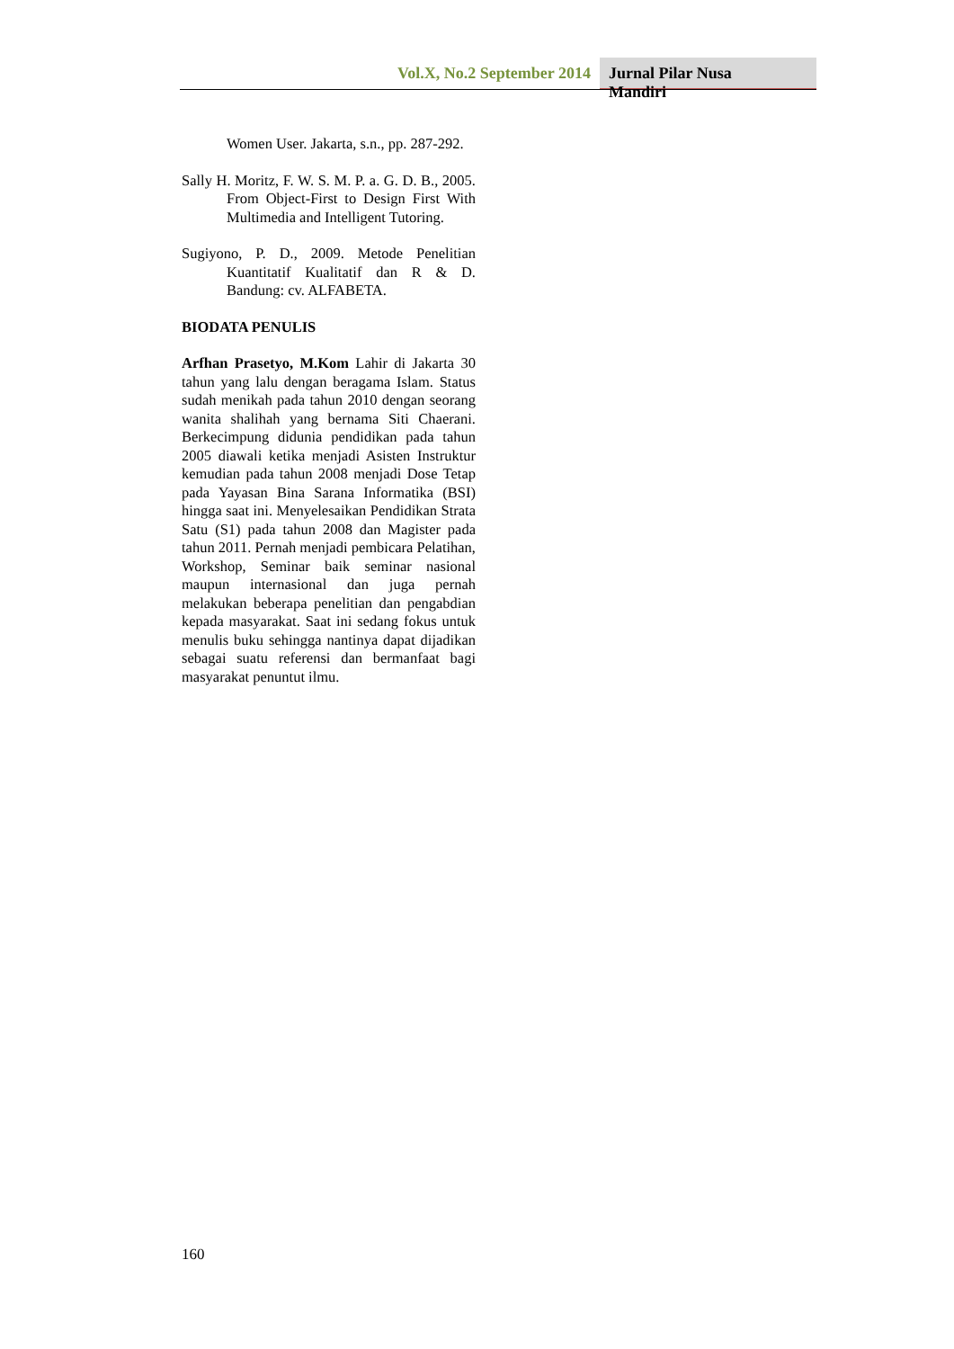Vol.X, No.2 September 2014 Jurnal Pilar Nusa Mandiri
Women User. Jakarta, s.n., pp. 287-292.
Sally H. Moritz, F. W. S. M. P. a. G. D. B., 2005. From Object-First to Design First With Multimedia and Intelligent Tutoring.
Sugiyono, P. D., 2009. Metode Penelitian Kuantitatif Kualitatif dan R & D. Bandung: cv. ALFABETA.
BIODATA PENULIS
Arfhan Prasetyo, M.Kom Lahir di Jakarta 30 tahun yang lalu dengan beragama Islam. Status sudah menikah pada tahun 2010 dengan seorang wanita shalihah yang bernama Siti Chaerani. Berkecimpung didunia pendidikan pada tahun 2005 diawali ketika menjadi Asisten Instruktur kemudian pada tahun 2008 menjadi Dose Tetap pada Yayasan Bina Sarana Informatika (BSI) hingga saat ini. Menyelesaikan Pendidikan Strata Satu (S1) pada tahun 2008 dan Magister pada tahun 2011. Pernah menjadi pembicara Pelatihan, Workshop, Seminar baik seminar nasional maupun internasional dan juga pernah melakukan beberapa penelitian dan pengabdian kepada masyarakat. Saat ini sedang fokus untuk menulis buku sehingga nantinya dapat dijadikan sebagai suatu referensi dan bermanfaat bagi masyarakat penuntut ilmu.
160